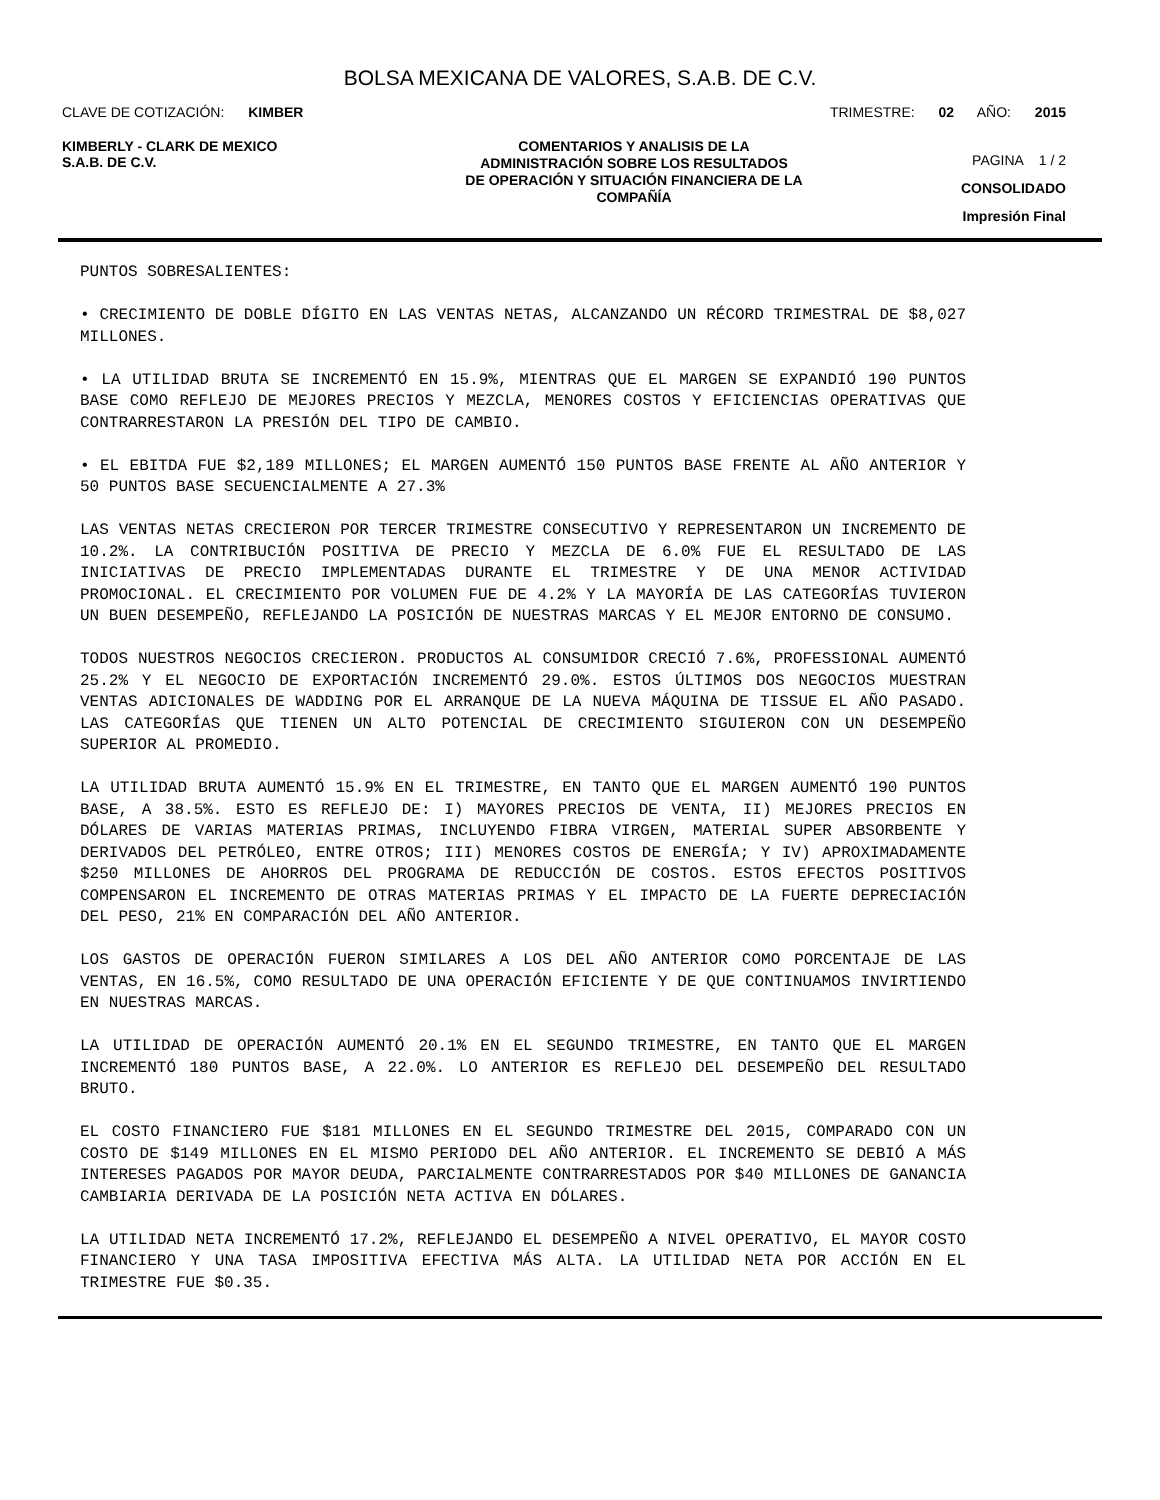BOLSA MEXICANA DE VALORES, S.A.B. DE C.V.
CLAVE DE COTIZACIÓN: KIMBER TRIMESTRE: 02 AÑO: 2015
KIMBERLY - CLARK DE MEXICO
S.A.B. DE C.V.
COMENTARIOS Y ANALISIS DE LA
ADMINISTRACIÓN SOBRE LOS RESULTADOS
DE OPERACIÓN Y SITUACIÓN FINANCIERA DE LA
COMPAÑÍA
PAGINA 1 / 2
CONSOLIDADO
Impresión Final
PUNTOS SOBRESALIENTES:
• CRECIMIENTO DE DOBLE DÍGITO EN LAS VENTAS NETAS, ALCANZANDO UN RÉCORD TRIMESTRAL DE $8,027 MILLONES.
• LA UTILIDAD BRUTA SE INCREMENTÓ EN 15.9%, MIENTRAS QUE EL MARGEN SE EXPANDIÓ 190 PUNTOS BASE COMO REFLEJO DE MEJORES PRECIOS Y MEZCLA, MENORES COSTOS Y EFICIENCIAS OPERATIVAS QUE CONTRARRESTARON LA PRESIÓN DEL TIPO DE CAMBIO.
• EL EBITDA FUE $2,189 MILLONES; EL MARGEN AUMENTÓ 150 PUNTOS BASE FRENTE AL AÑO ANTERIOR Y 50 PUNTOS BASE SECUENCIALMENTE A 27.3%
LAS VENTAS NETAS CRECIERON POR TERCER TRIMESTRE CONSECUTIVO Y REPRESENTARON UN INCREMENTO DE 10.2%. LA CONTRIBUCIÓN POSITIVA DE PRECIO Y MEZCLA DE 6.0% FUE EL RESULTADO DE LAS INICIATIVAS DE PRECIO IMPLEMENTADAS DURANTE EL TRIMESTRE Y DE UNA MENOR ACTIVIDAD PROMOCIONAL. EL CRECIMIENTO POR VOLUMEN FUE DE 4.2% Y LA MAYORÍA DE LAS CATEGORÍAS TUVIERON UN BUEN DESEMPEÑO, REFLEJANDO LA POSICIÓN DE NUESTRAS MARCAS Y EL MEJOR ENTORNO DE CONSUMO.
TODOS NUESTROS NEGOCIOS CRECIERON. PRODUCTOS AL CONSUMIDOR CRECIÓ 7.6%, PROFESSIONAL AUMENTÓ 25.2% Y EL NEGOCIO DE EXPORTACIÓN INCREMENTÓ 29.0%. ESTOS ÚLTIMOS DOS NEGOCIOS MUESTRAN VENTAS ADICIONALES DE WADDING POR EL ARRANQUE DE LA NUEVA MÁQUINA DE TISSUE EL AÑO PASADO. LAS CATEGORÍAS QUE TIENEN UN ALTO POTENCIAL DE CRECIMIENTO SIGUIERON CON UN DESEMPEÑO SUPERIOR AL PROMEDIO.
LA UTILIDAD BRUTA AUMENTÓ 15.9% EN EL TRIMESTRE, EN TANTO QUE EL MARGEN AUMENTÓ 190 PUNTOS BASE, A 38.5%. ESTO ES REFLEJO DE: I) MAYORES PRECIOS DE VENTA, II) MEJORES PRECIOS EN DÓLARES DE VARIAS MATERIAS PRIMAS, INCLUYENDO FIBRA VIRGEN, MATERIAL SUPER ABSORBENTE Y DERIVADOS DEL PETRÓLEO, ENTRE OTROS; III) MENORES COSTOS DE ENERGÍA; Y IV) APROXIMADAMENTE $250 MILLONES DE AHORROS DEL PROGRAMA DE REDUCCIÓN DE COSTOS. ESTOS EFECTOS POSITIVOS COMPENSARON EL INCREMENTO DE OTRAS MATERIAS PRIMAS Y EL IMPACTO DE LA FUERTE DEPRECIACIÓN DEL PESO, 21% EN COMPARACIÓN DEL AÑO ANTERIOR.
LOS GASTOS DE OPERACIÓN FUERON SIMILARES A LOS DEL AÑO ANTERIOR COMO PORCENTAJE DE LAS VENTAS, EN 16.5%, COMO RESULTADO DE UNA OPERACIÓN EFICIENTE Y DE QUE CONTINUAMOS INVIRTIENDO EN NUESTRAS MARCAS.
LA UTILIDAD DE OPERACIÓN AUMENTÓ 20.1% EN EL SEGUNDO TRIMESTRE, EN TANTO QUE EL MARGEN INCREMENTÓ 180 PUNTOS BASE, A 22.0%. LO ANTERIOR ES REFLEJO DEL DESEMPEÑO DEL RESULTADO BRUTO.
EL COSTO FINANCIERO FUE $181 MILLONES EN EL SEGUNDO TRIMESTRE DEL 2015, COMPARADO CON UN COSTO DE $149 MILLONES EN EL MISMO PERIODO DEL AÑO ANTERIOR. EL INCREMENTO SE DEBIÓ A MÁS INTERESES PAGADOS POR MAYOR DEUDA, PARCIALMENTE CONTRARRESTADOS POR $40 MILLONES DE GANANCIA CAMBIARIA DERIVADA DE LA POSICIÓN NETA ACTIVA EN DÓLARES.
LA UTILIDAD NETA INCREMENTÓ 17.2%, REFLEJANDO EL DESEMPEÑO A NIVEL OPERATIVO, EL MAYOR COSTO FINANCIERO Y UNA TASA IMPOSITIVA EFECTIVA MÁS ALTA. LA UTILIDAD NETA POR ACCIÓN EN EL TRIMESTRE FUE $0.35.